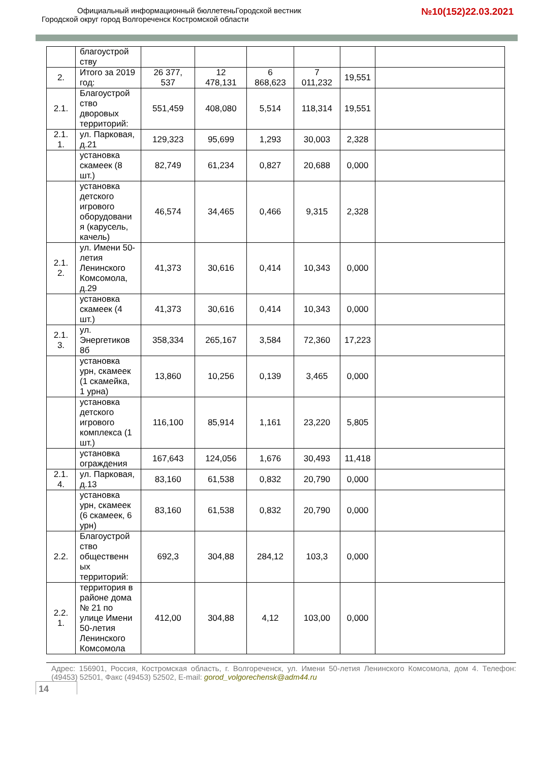Официальный информационный бюллетеньГородской вестник
Городской округ город Волгореченск Костромской области
№10(152)22.03.2021
| | благоустрой ству | | | | | | |
| 2. | Итого за 2019 год: | 26 377, 537 | 12 478,131 | 6 868,623 | 7 011,232 | 19,551 | |
| 2.1. | Благоустрой ство дворовых территорий: | 551,459 | 408,080 | 5,514 | 118,314 | 19,551 | |
| 2.1. 1. | ул. Парковая, д.21 | 129,323 | 95,699 | 1,293 | 30,003 | 2,328 | |
| | установка скамеек (8 шт.) | 82,749 | 61,234 | 0,827 | 20,688 | 0,000 | |
| | установка детского игрового оборудовани я (карусель, качель) | 46,574 | 34,465 | 0,466 | 9,315 | 2,328 | |
| 2.1. 2. | ул. Имени 50-летия Ленинского Комсомола, д.29 | 41,373 | 30,616 | 0,414 | 10,343 | 0,000 | |
| | установка скамеек (4 шт.) | 41,373 | 30,616 | 0,414 | 10,343 | 0,000 | |
| 2.1. 3. | ул. Энергетиков 8б | 358,334 | 265,167 | 3,584 | 72,360 | 17,223 | |
| | установка урн, скамеек (1 скамейка, 1 урна) | 13,860 | 10,256 | 0,139 | 3,465 | 0,000 | |
| | установка детского игрового комплекса (1 шт.) | 116,100 | 85,914 | 1,161 | 23,220 | 5,805 | |
| | установка ограждения | 167,643 | 124,056 | 1,676 | 30,493 | 11,418 | |
| 2.1. 4. | ул. Парковая, д.13 | 83,160 | 61,538 | 0,832 | 20,790 | 0,000 | |
| | установка урн, скамеек (6 скамеек, 6 урн) | 83,160 | 61,538 | 0,832 | 20,790 | 0,000 | |
| 2.2. | Благоустрой ство общественн ых территорий: | 692,3 | 304,88 | 284,12 | 103,3 | 0,000 | |
| 2.2. 1. | территория в районе дома № 21 по улице Имени 50-летия Ленинского Комсомола | 412,00 | 304,88 | 4,12 | 103,00 | 0,000 | |
Адрес: 156901, Россия, Костромская область, г. Волгореченск, ул. Имени 50-летия Ленинского Комсомола, дом 4. Телефон: (49453) 52501, Факс (49453) 52502, E-mail: gorod_volgorechensk@adm44.ru
14